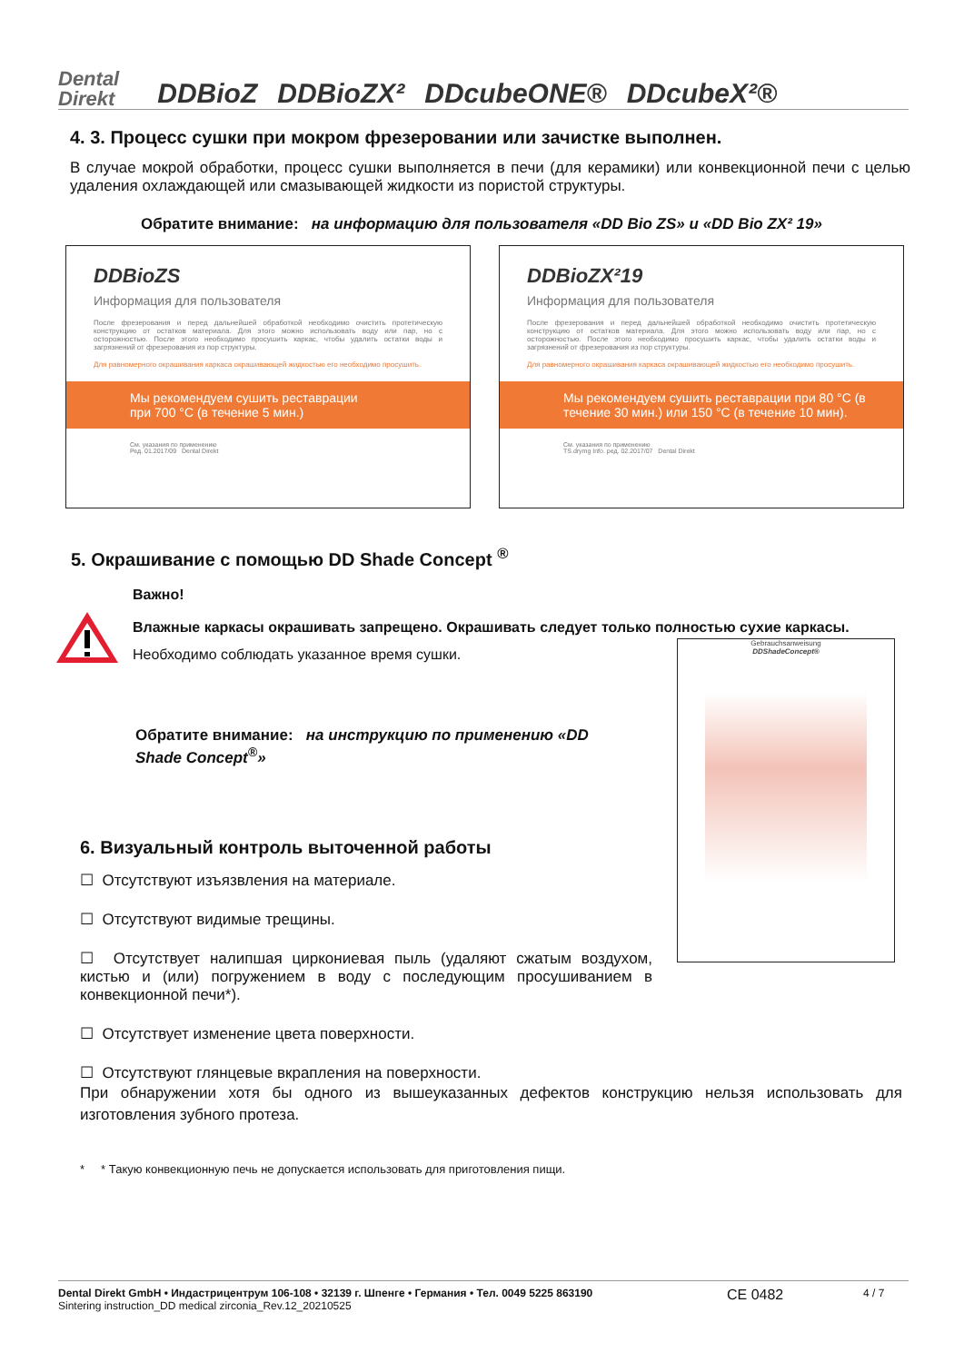Dental
Direkt DDBioZ DDBioZX² DDcubeONE® DDcubeX²®
4. 3. Процесс сушки при мокром фрезеровании или зачистке выполнен.
В случае мокрой обработки, процесс сушки выполняется в печи (для керамики) или конвекционной печи с целью удаления охлаждающей или смазывающей жидкости из пористой структуры.
Обратите внимание: на информацию для пользователя «DD Bio ZS» и «DD Bio ZX² 19»
DDBioZS
Информация для пользователя
После фрезерования и перед дальнейшей обработкой необходимо очистить протетическую конструкцию от остатков материала. Для этого можно использовать воду или пар, но с осторожностью. После этого необходимо просушить каркас, чтобы удалить остатки воды и загрязнений от фрезерования из пор структуры.
Для равномерного окрашивания каркаса окрашивающей жидкостью его необходимо просушить.
Мы рекомендуем сушить реставрации
при 700 °C (в течение 5 мин.)
См. указания по применению
Ред. 01.2017/09 Dental Direkt
DDBioZX²19
Информация для пользователя
После фрезерования и перед дальнейшей обработкой необходимо очистить протетическую конструкцию от остатков материала. Для этого можно использовать воду или пар, но с осторожностью. После этого необходимо просушить каркас, чтобы удалить остатки воды и загрязнений от фрезерования из пор структуры.
Для равномерного окрашивания каркаса окрашивающей жидкостью его необходимо просушить.
Мы рекомендуем сушить реставрации при 80 °C (в течение 30 мин.) или 150 °C (в течение 10 мин).
См. указания по применению
TS.drymg Info. ред. 02.2017/07 Dental Direkt
5. Окрашивание с помощью DD Shade Concept <sup>®</sup>
Важно!
Влажные каркасы окрашивать запрещено. Окрашивать следует только полностью сухие каркасы.
Необходимо соблюдать указанное время сушки.
Gebrauchsanweisung
DDShadeConcept®
Обратите внимание: на инструкцию по применению «DD Shade Concept<sup>®</sup>»
6. Визуальный контроль выточенной работы
☐ Отсутствуют изъязвления на материале.
☐ Отсутствуют видимые трещины.
☐ Отсутствует налипшая циркониевая пыль (удаляют сжатым воздухом, кистью и (или) погружением в воду с последующим просушиванием в конвекционной печи*).
☐ Отсутствует изменение цвета поверхности.
☐ Отсутствуют глянцевые вкрапления на поверхности.
При обнаружении хотя бы одного из вышеуказанных дефектов конструкцию нельзя использовать для изготовления зубного протеза.
* * Такую конвекционную печь не допускается использовать для приготовления пищи.
Dental Direkt GmbH • Индастрицентрум 106-108 • 32139 г. Шпенге • Германия • Тел. 0049 5225 863190
Sintering instruction_DD medical zirconia_Rev.12_20210525
CE 0482
4 / 7